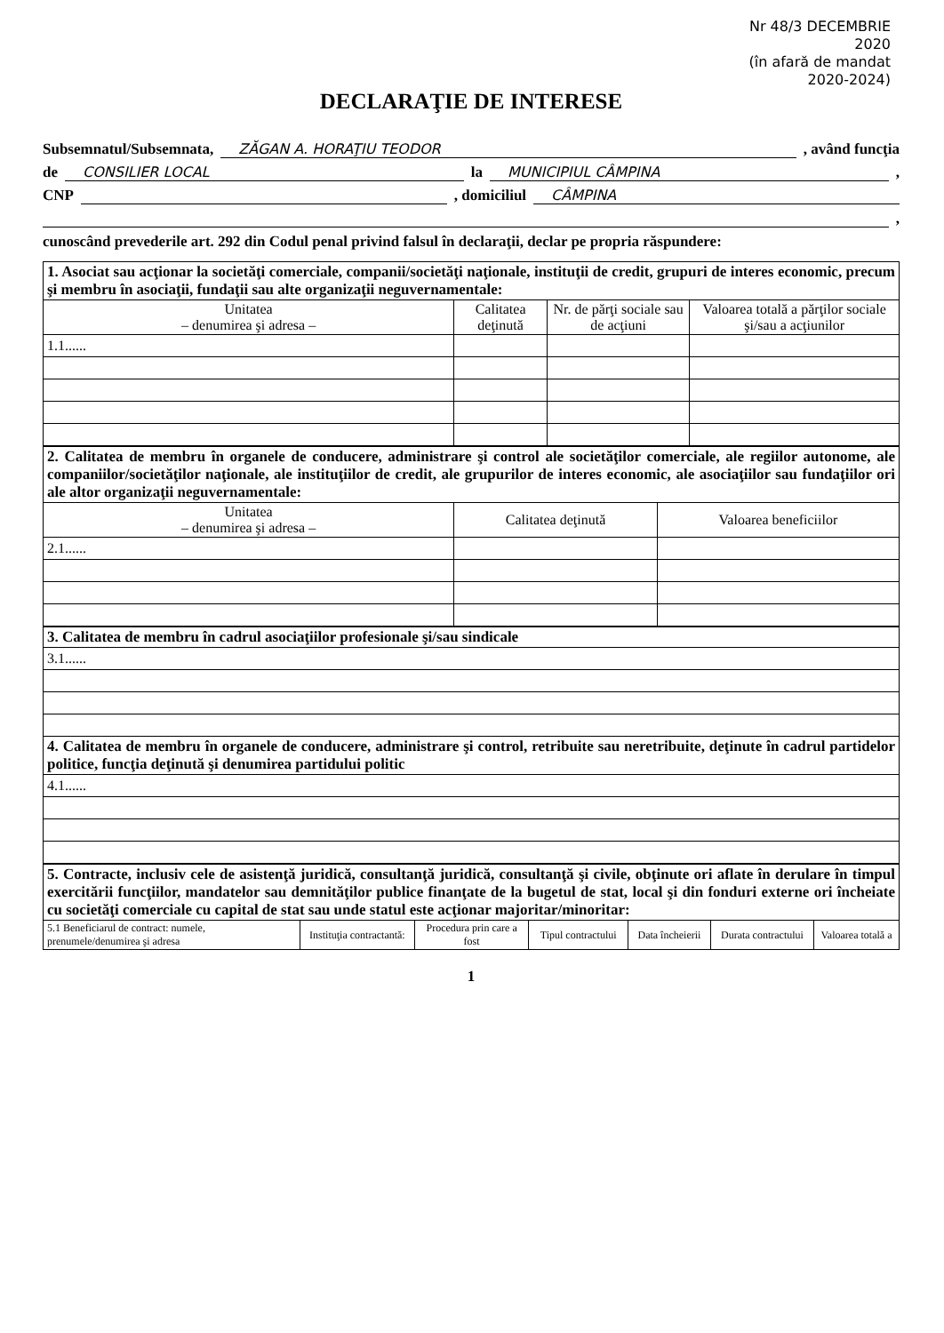Nr 48/3 DECEMBRIE
2020
(în afară de mandat
2020-2024)
DECLARAŢIE DE INTERESE
Subsemnatul/Subsemnata, ZĂGAN A. HORAŢIU TEODOR , având funcţia
de CONSILIER LOCAL la MUNICIPIUL CÂMPINA ,
CNP , domiciliul CÂMPINA
,
cunoscând prevederile art. 292 din Codul penal privind falsul în declaraţii, declar pe propria răspundere:
| 1. Asociat sau acţionar la societăţi comerciale, companii/societăţi naţionale, instituţii de credit, grupuri de interes economic, precum şi membru în asociaţii, fundaţii sau alte organizaţii neguvernamentale: | | | |
| Unitatea – denumirea şi adresa – | Calitatea deţinută | Nr. de părţi sociale sau de acţiuni | Valoarea totală a părţilor sociale şi/sau a acţiunilor |
| 1.1...... | | | |
| 2. Calitatea de membru în organele de conducere, administrare şi control ale societăţilor comerciale, ale regiilor autonome, ale companiilor/societăţilor naţionale, ale instituţiilor de credit, ale grupurilor de interes economic, ale asociaţiilor sau fundaţiilor ori ale altor organizaţii neguvernamentale: | | |
| Unitatea – denumirea şi adresa – | Calitatea deţinută | Valoarea beneficiilor |
| 2.1...... | | |
| 3. Calitatea de membru în cadrul asociaţiilor profesionale şi/sau sindicale |
| 3.1...... |
| 4. Calitatea de membru în organele de conducere, administrare şi control, retribuite sau neretribuite, deţinute în cadrul partidelor politice, funcţia deţinută şi denumirea partidului politic |
| 4.1...... |
| 5. Contracte, inclusiv cele de asistenţă juridică, consultanţă juridică, consultanţă şi civile, obţinute ori aflate în derulare în timpul exercitării funcţiilor, mandatelor sau demnităţilor publice finanţate de la bugetul de stat, local şi din fonduri externe ori încheiate cu societăţi comerciale cu capital de stat sau unde statul este acţionar majoritar/minoritar: | | | | | | |
| 5.1 Beneficiarul de contract: numele, prenumele/denumirea şi adresa | Instituţia contractantă: | Procedura prin care a fost | Tipul contractului | Data încheierii | Durata contractului | Valoarea totală a |
1